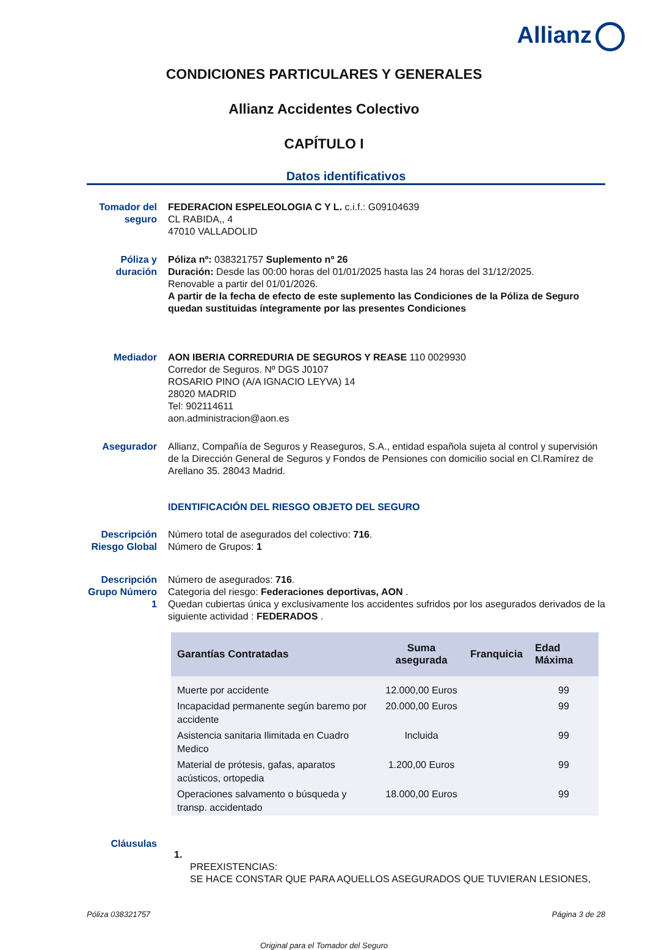Allianz
CONDICIONES PARTICULARES Y GENERALES
Allianz Accidentes Colectivo
CAPÍTULO I
Datos identificativos
Tomador del seguro
FEDERACION ESPELEOLOGIA C Y L. c.i.f.: G09104639
CL RABIDA,, 4
47010 VALLADOLID
Póliza y duración
Póliza nº: 038321757 Suplemento nº 26
Duración: Desde las 00:00 horas del 01/01/2025 hasta las 24 horas del 31/12/2025.
Renovable a partir del 01/01/2026.
A partir de la fecha de efecto de este suplemento las Condiciones de la Póliza de Seguro quedan sustituidas íntegramente por las presentes Condiciones
Mediador AON IBERIA CORREDURIA DE SEGUROS Y REASE 110 0029930
Corredor de Seguros. Nº DGS J0107
ROSARIO PINO (A/A IGNACIO LEYVA) 14
28020 MADRID
Tel: 902114611
aon.administracion@aon.es
Asegurador Allianz, Compañía de Seguros y Reaseguros, S.A., entidad española sujeta al control y supervisión de la Dirección General de Seguros y Fondos de Pensiones con domicilio social en Cl.Ramírez de Arellano 35. 28043 Madrid.
IDENTIFICACIÓN DEL RIESGO OBJETO DEL SEGURO
Descripción Riesgo Global
Número total de asegurados del colectivo: 716.
Número de Grupos: 1
Descripción Grupo Número 1
Número de asegurados: 716.
Categoria del riesgo: Federaciones deportivas, AON .
Quedan cubiertas única y exclusivamente los accidentes sufridos por los asegurados derivados de la siguiente actividad : FEDERADOS .
| Garantías Contratadas | Suma asegurada | Franquicia | Edad Máxima |
| --- | --- | --- | --- |
| Muerte por accidente | 12.000,00 Euros | | 99 |
| Incapacidad permanente según baremo por accidente | 20.000,00 Euros | | 99 |
| Asistencia sanitaria Ilimitada en Cuadro Medico | Incluida | | 99 |
| Material de prótesis, gafas, aparatos acústicos, ortopedia | 1.200,00 Euros | | 99 |
| Operaciones salvamento o búsqueda y transp. accidentado | 18.000,00 Euros | | 99 |
Cláusulas
1.
PREEXISTENCIAS:
SE HACE CONSTAR QUE PARA AQUELLOS ASEGURADOS QUE TUVIERAN LESIONES,
Póliza 038321757 Página 3 de 28
Original para el Tomador del Seguro